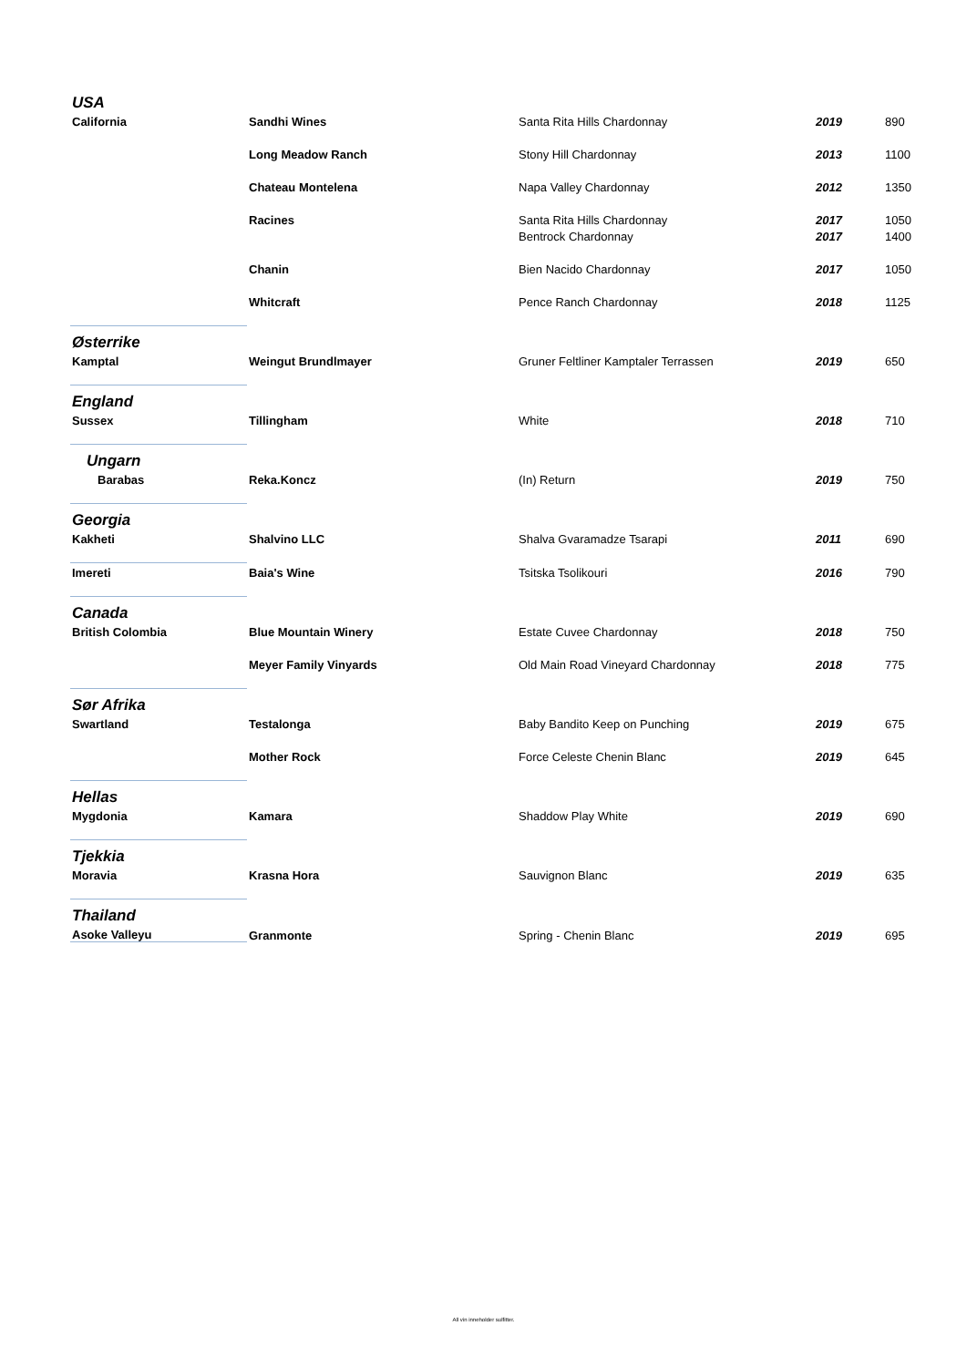| USA | | | | |
| California | Sandhi Wines | Santa Rita Hills Chardonnay | 2019 | 890 |
| | Long Meadow Ranch | Stony Hill Chardonnay | 2013 | 1100 |
| | Chateau Montelena | Napa Valley Chardonnay | 2012 | 1350 |
| | Racines | Santa Rita Hills Chardonnay | 2017 | 1050 |
| | | Bentrock Chardonnay | 2017 | 1400 |
| | Chanin | Bien Nacido Chardonnay | 2017 | 1050 |
| | Whitcraft | Pence Ranch Chardonnay | 2018 | 1125 |
| Østerrike | | | | |
| Kamptal | Weingut Brundlmayer | Gruner Feltliner Kamptaler Terrassen | 2019 | 650 |
| England | | | | |
| Sussex | Tillingham | White | 2018 | 710 |
| Ungarn | | | | |
| Barabas | Reka.Koncz | (In) Return | 2019 | 750 |
| Georgia | | | | |
| Kakheti | Shalvino LLC | Shalva Gvaramadze Tsarapi | 2011 | 690 |
| Imereti | Baia's Wine | Tsitska Tsolikouri | 2016 | 790 |
| Canada | | | | |
| British Colombia | Blue Mountain Winery | Estate Cuvee Chardonnay | 2018 | 750 |
| | Meyer Family Vinyards | Old Main Road Vineyard Chardonnay | 2018 | 775 |
| Sør Afrika | | | | |
| Swartland | Testalonga | Baby Bandito Keep on Punching | 2019 | 675 |
| | Mother Rock | Force Celeste Chenin Blanc | 2019 | 645 |
| Hellas | | | | |
| Mygdonia | Kamara | Shaddow Play White | 2019 | 690 |
| Tjekkia | | | | |
| Moravia | Krasna Hora | Sauvignon Blanc | 2019 | 635 |
| Thailand | | | | |
| Asoke Valleyu | Granmonte | Spring - Chenin Blanc | 2019 | 695 |
All vin inneholder sulfitter.